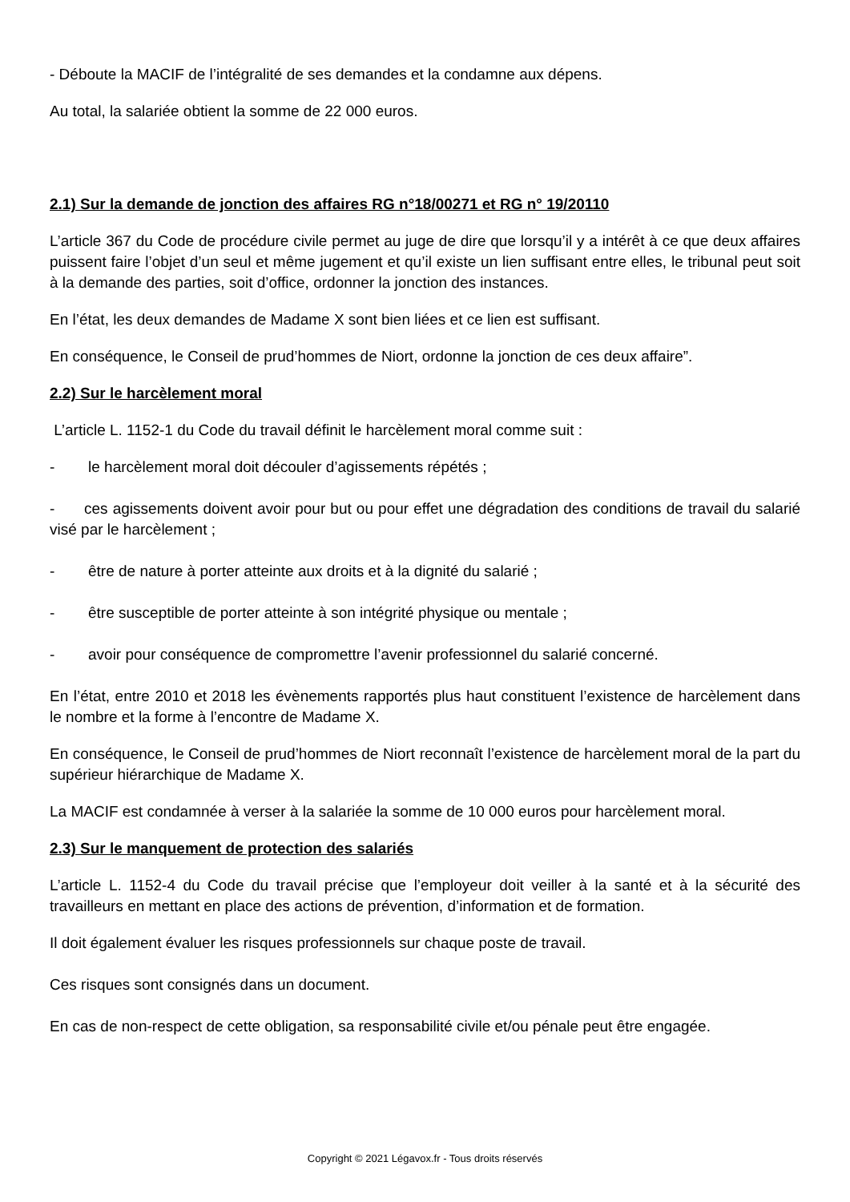- Déboute la MACIF de l’intégralité de ses demandes et la condamne aux dépens.
Au total, la salariée obtient la somme de 22 000 euros.
2.1) Sur la demande de jonction des affaires RG n°18/00271 et RG n° 19/20110
L’article 367 du Code de procédure civile permet au juge de dire que lorsqu’il y a intérêt à ce que deux affaires puissent faire l’objet d’un seul et même jugement et qu’il existe un lien suffisant entre elles, le tribunal peut soit à la demande des parties, soit d’office, ordonner la jonction des instances.
En l’état, les deux demandes de Madame X sont bien liées et ce lien est suffisant.
En conséquence, le Conseil de prud’hommes de Niort, ordonne la jonction de ces deux affaire”.
2.2) Sur le harcèlement moral
L’article L. 1152-1 du Code du travail définit le harcèlement moral comme suit :
- le harcèlement moral doit découler d’agissements répétés ;
- ces agissements doivent avoir pour but ou pour effet une dégradation des conditions de travail du salarié visé par le harcèlement ;
- être de nature à porter atteinte aux droits et à la dignité du salarié ;
- être susceptible de porter atteinte à son intégrité physique ou mentale ;
- avoir pour conséquence de compromettre l’avenir professionnel du salarié concerné.
En l’état, entre 2010 et 2018 les évènements rapportés plus haut constituent l’existence de harcèlement dans le nombre et la forme à l’encontre de Madame X.
En conséquence, le Conseil de prud’hommes de Niort reconnaît l’existence de harcèlement moral de la part du supérieur hiérarchique de Madame X.
La MACIF est condamnée à verser à la salariée la somme de 10 000 euros pour harcèlement moral.
2.3) Sur le manquement de protection des salariés
L’article L. 1152-4 du Code du travail précise que l’employeur doit veiller à la santé et à la sécurité des travailleurs en mettant en place des actions de prévention, d’information et de formation.
Il doit également évaluer les risques professionnels sur chaque poste de travail.
Ces risques sont consignés dans un document.
En cas de non-respect de cette obligation, sa responsabilité civile et/ou pénale peut être engagée.
Copyright © 2021 Légavox.fr - Tous droits réservés